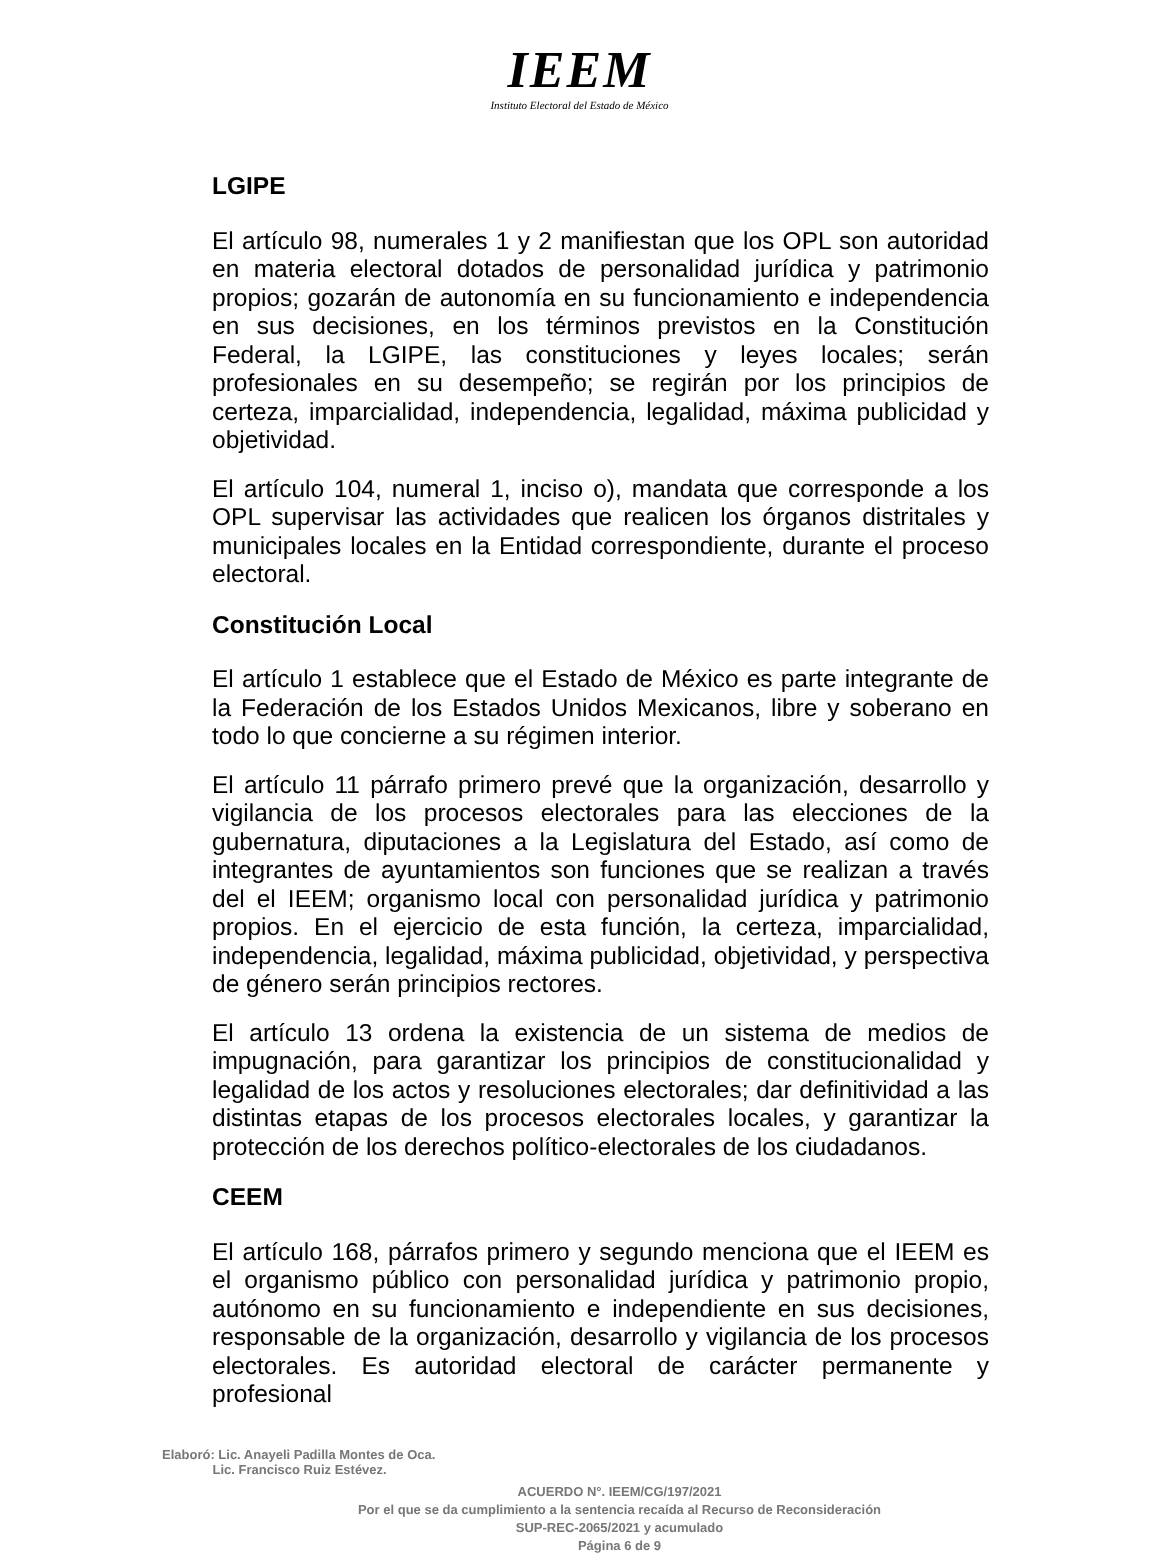IEEM
Instituto Electoral del Estado de México
LGIPE
El artículo 98, numerales 1 y 2 manifiestan que los OPL son autoridad en materia electoral dotados de personalidad jurídica y patrimonio propios; gozarán de autonomía en su funcionamiento e independencia en sus decisiones, en los términos previstos en la Constitución Federal, la LGIPE, las constituciones y leyes locales; serán profesionales en su desempeño; se regirán por los principios de certeza, imparcialidad, independencia, legalidad, máxima publicidad y objetividad.
El artículo 104, numeral 1, inciso o), mandata que corresponde a los OPL supervisar las actividades que realicen los órganos distritales y municipales locales en la Entidad correspondiente, durante el proceso electoral.
Constitución Local
El artículo 1 establece que el Estado de México es parte integrante de la Federación de los Estados Unidos Mexicanos, libre y soberano en todo lo que concierne a su régimen interior.
El artículo 11 párrafo primero prevé que la organización, desarrollo y vigilancia de los procesos electorales para las elecciones de la gubernatura, diputaciones a la Legislatura del Estado, así como de integrantes de ayuntamientos son funciones que se realizan a través del el IEEM; organismo local con personalidad jurídica y patrimonio propios. En el ejercicio de esta función, la certeza, imparcialidad, independencia, legalidad, máxima publicidad, objetividad, y perspectiva de género serán principios rectores.
El artículo 13 ordena la existencia de un sistema de medios de impugnación, para garantizar los principios de constitucionalidad y legalidad de los actos y resoluciones electorales; dar definitividad a las distintas etapas de los procesos electorales locales, y garantizar la protección de los derechos político-electorales de los ciudadanos.
CEEM
El artículo 168, párrafos primero y segundo menciona que el IEEM es el organismo público con personalidad jurídica y patrimonio propio, autónomo en su funcionamiento e independiente en sus decisiones, responsable de la organización, desarrollo y vigilancia de los procesos electorales. Es autoridad electoral de carácter permanente y profesional
Elaboró: Lic. Anayeli Padilla Montes de Oca.
Lic. Francisco Ruiz Estévez.
ACUERDO N°. IEEM/CG/197/2021
Por el que se da cumplimiento a la sentencia recaída al Recurso de Reconsideración
SUP-REC-2065/2021 y acumulado
Página 6 de 9